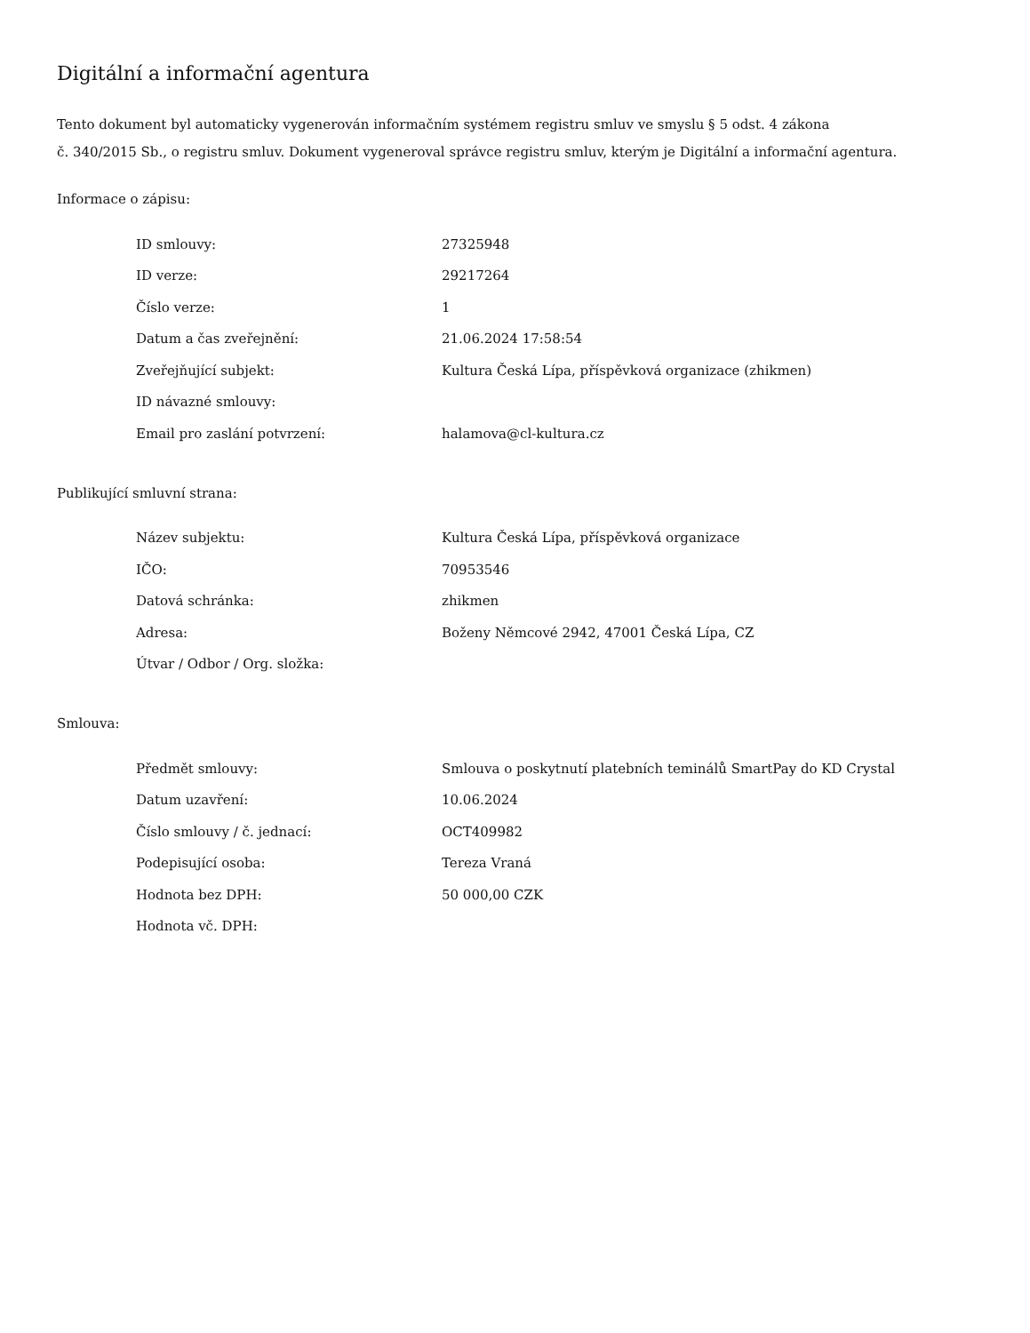Digitální a informační agentura
Tento dokument byl automaticky vygenerován informačním systémem registru smluv ve smyslu § 5 odst. 4 zákona
č. 340/2015 Sb., o registru smluv. Dokument vygeneroval správce registru smluv, kterým je Digitální a informační agentura.
Informace o zápisu:
| ID smlouvy: | 27325948 |
| ID verze: | 29217264 |
| Číslo verze: | 1 |
| Datum a čas zveřejnění: | 21.06.2024 17:58:54 |
| Zveřejňující subjekt: | Kultura Česká Lípa, příspěvková organizace (zhikmen) |
| ID návazné smlouvy: | |
| Email pro zaslání potvrzení: | halamova@cl-kultura.cz |
Publikující smluvní strana:
| Název subjektu: | Kultura Česká Lípa, příspěvková organizace |
| IČO: | 70953546 |
| Datová schránka: | zhikmen |
| Adresa: | Boženy Němcové 2942, 47001 Česká Lípa, CZ |
| Útvar / Odbor / Org. složka: | |
Smlouva:
| Předmět smlouvy: | Smlouva o poskytnutí platebních teminálů SmartPay do KD Crystal |
| Datum uzavření: | 10.06.2024 |
| Číslo smlouvy / č. jednací: | OCT409982 |
| Podepisující osoba: | Tereza Vraná |
| Hodnota bez DPH: | 50 000,00 CZK |
| Hodnota vč. DPH: | |